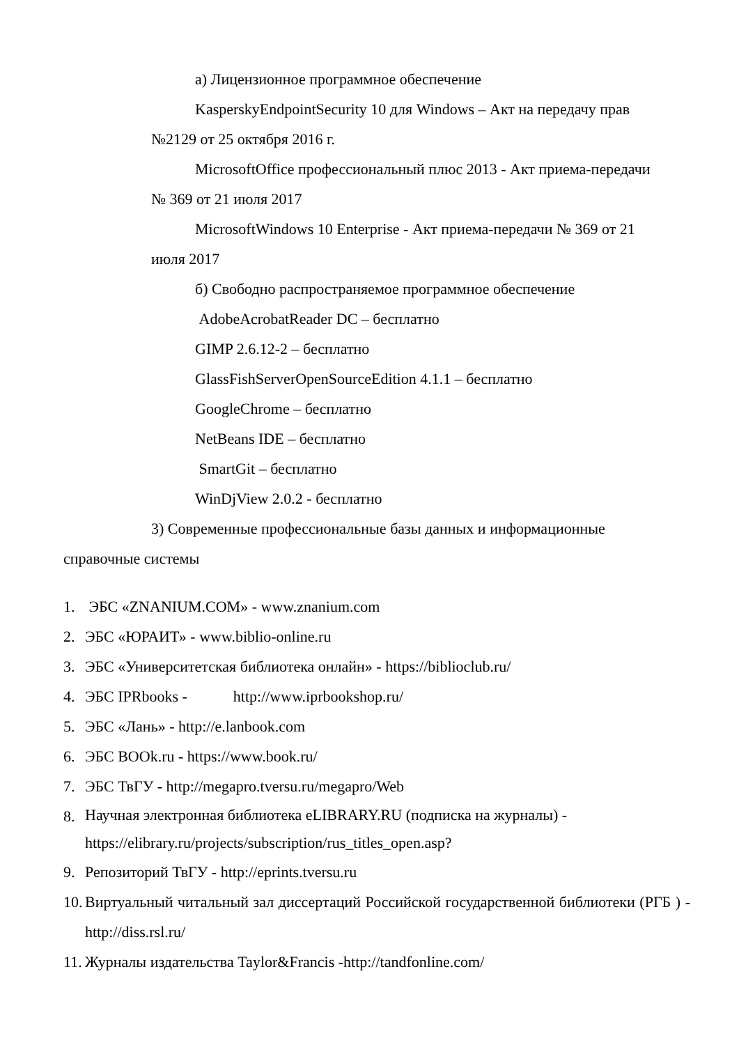а) Лицензионное программное обеспечение
KasperskyEndpointSecurity 10 для Windows – Акт на передачу прав
№2129 от 25 октября 2016 г.
MicrosoftOffice профессиональный плюс 2013 - Акт приема-передачи
№ 369 от 21 июля 2017
MicrosoftWindows 10 Enterprise - Акт приема-передачи № 369 от 21
июля 2017
б) Свободно распространяемое программное обеспечение
AdobeAcrobatReader DC – бесплатно
GIMP 2.6.12-2 – бесплатно
GlassFishServerOpenSourceEdition 4.1.1 – бесплатно
GoogleChrome – бесплатно
NetBeans IDE – бесплатно
SmartGit – бесплатно
WinDjView 2.0.2 - бесплатно
3) Современные профессиональные базы данных и информационные
справочные системы
1. ЭБС «ZNANIUM.COM» - www.znanium.com
2. ЭБС «ЮРАИТ» - www.biblio-online.ru
3. ЭБС «Университетская библиотека онлайн» - https://biblioclub.ru/
4. ЭБС IPRbooks - http://www.iprbookshop.ru/
5. ЭБС «Лань» - http://e.lanbook.com
6. ЭБС BOOk.ru - https://www.book.ru/
7. ЭБС ТвГУ - http://megapro.tversu.ru/megapro/Web
8. Научная электронная библиотека eLIBRARY.RU (подписка на журналы) - https://elibrary.ru/projects/subscription/rus_titles_open.asp?
9. Репозиторий ТвГУ - http://eprints.tversu.ru
10. Виртуальный читальный зал диссертаций Российской государственной библиотеки (РГБ ) - http://diss.rsl.ru/
11. Журналы издательства Taylor&Francis -http://tandfonline.com/